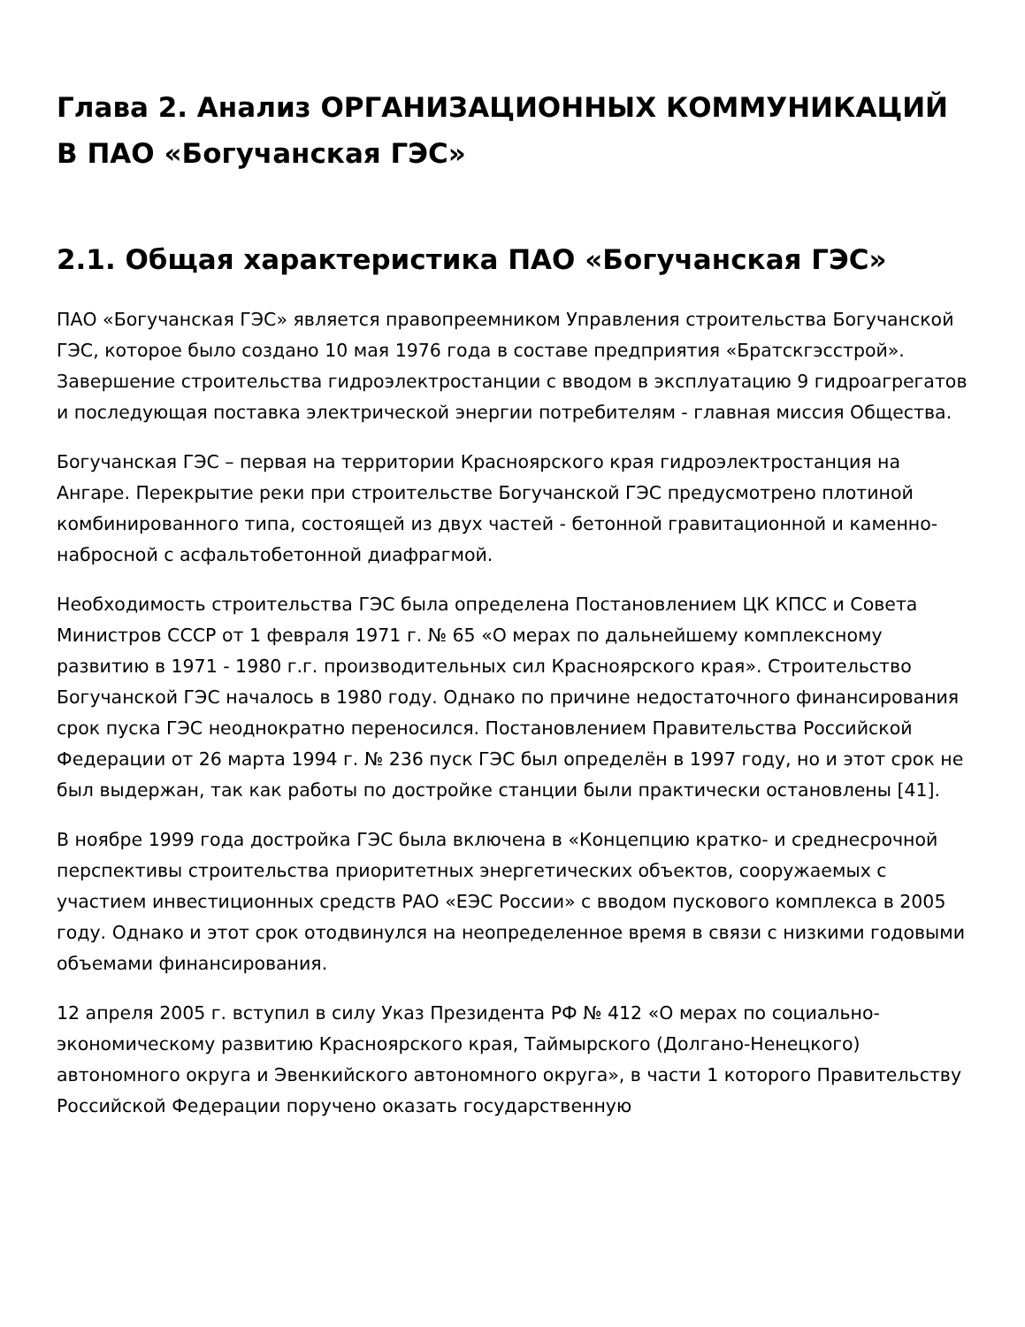Глава 2. Анализ ОРГАНИЗАЦИОННЫХ КОММУНИКАЦИЙ В ПАО «Богучанская ГЭС»
2.1. Общая характеристика ПАО «Богучанская ГЭС»
ПАО «Богучанская ГЭС» является правопреемником Управления строительства Богучанской ГЭС, которое было создано 10 мая 1976 года в составе предприятия «Братскгэсстрой». Завершение строительства гидроэлектростанции с вводом в эксплуатацию 9 гидроагрегатов и последующая поставка электрической энергии потребителям - главная миссия Общества.
Богучанская ГЭС – первая на территории Красноярского края гидроэлектростанция на Ангаре. Перекрытие реки при строительстве Богучанской ГЭС предусмотрено плотиной комбинированного типа, состоящей из двух частей - бетонной гравитационной и каменно-набросной с асфальтобетонной диафрагмой.
Необходимость строительства ГЭС была определена Постановлением ЦК КПСС и Совета Министров СССР от 1 февраля 1971 г. № 65 «О мерах по дальнейшему комплексному развитию в 1971 - 1980 г.г. производительных сил Красноярского края». Строительство Богучанской ГЭС началось в 1980 году. Однако по причине недостаточного финансирования срок пуска ГЭС неоднократно переносился. Постановлением Правительства Российской Федерации от 26 марта 1994 г. № 236 пуск ГЭС был определён в 1997 году, но и этот срок не был выдержан, так как работы по достройке станции были практически остановлены [41].
В ноябре 1999 года достройка ГЭС была включена в «Концепцию кратко- и среднесрочной перспективы строительства приоритетных энергетических объектов, сооружаемых с участием инвестиционных средств РАО «ЕЭС России» с вводом пускового комплекса в 2005 году. Однако и этот срок отодвинулся на неопределенное время в связи с низкими годовыми объемами финансирования.
12 апреля 2005 г. вступил в силу Указ Президента РФ № 412 «О мерах по социально-экономическому развитию Красноярского края, Таймырского (Долгано-Ненецкого) автономного округа и Эвенкийского автономного округа», в части 1 которого Правительству Российской Федерации поручено оказать государственную